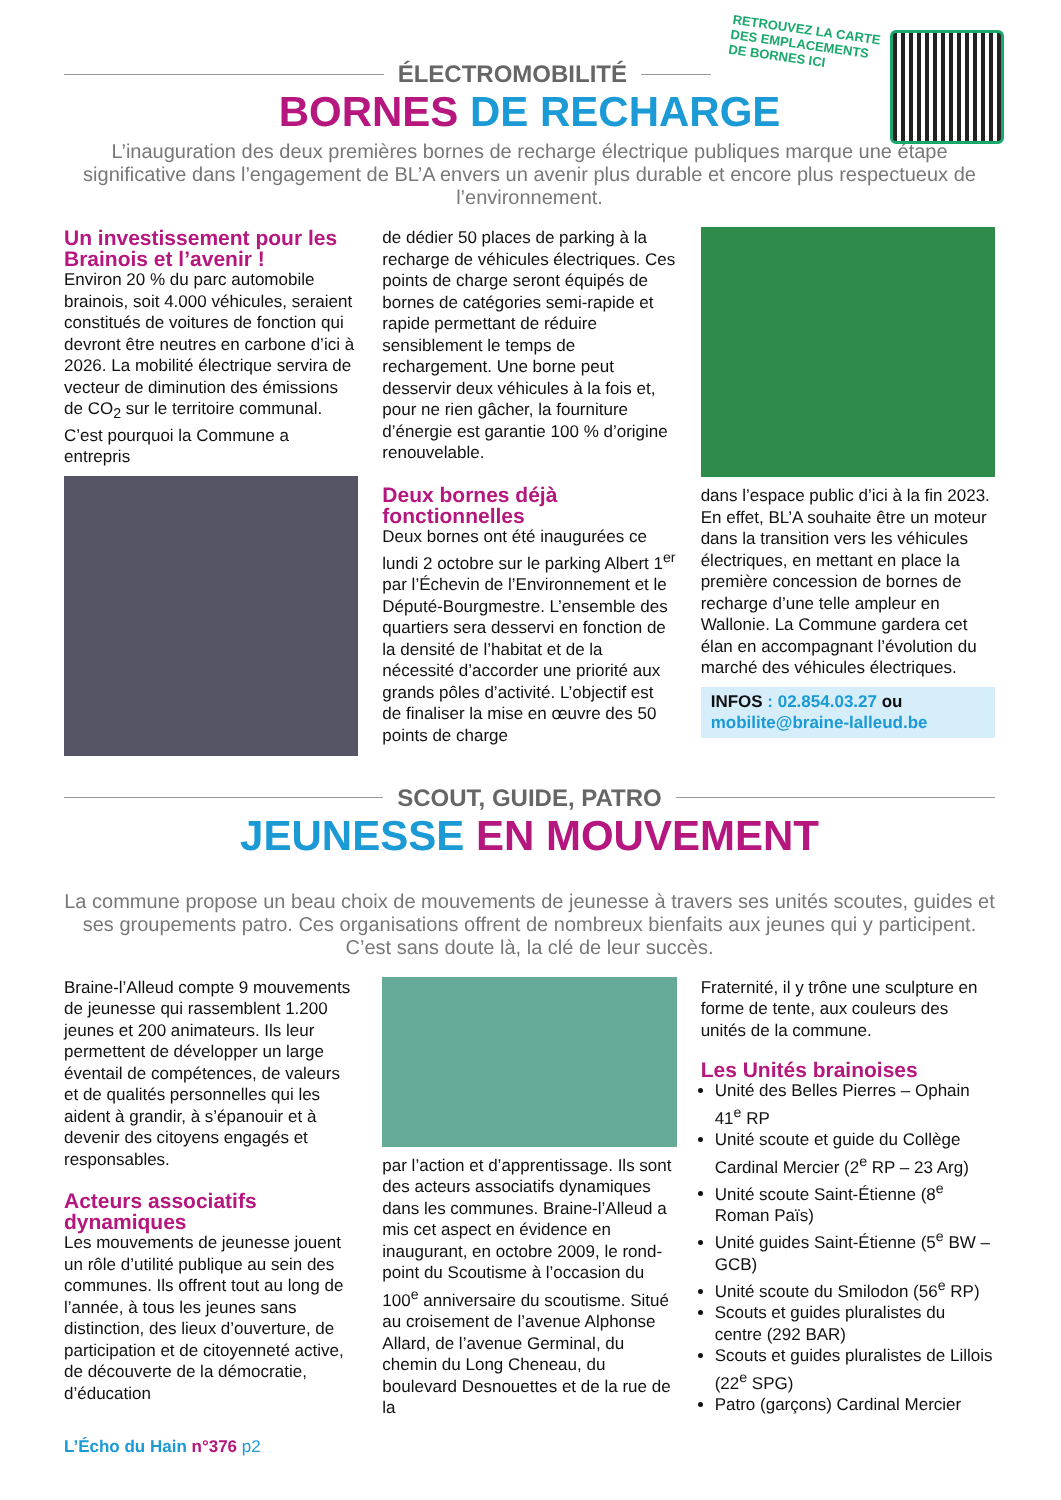RETROUVEZ LA CARTE
DES EMPLACEMENTS
DE BORNES ICI
ÉLECTROMOBILITÉ
BORNES DE RECHARGE
L’inauguration des deux premières bornes de recharge électrique publiques marque une étape significative dans l’engagement de BL’A envers un avenir plus durable et encore plus respectueux de l’environnement.
Un investissement pour les Brainois et l’avenir !
Environ 20 % du parc automobile brainois, soit 4.000 véhicules, seraient constitués de voitures de fonction qui devront être neutres en carbone d’ici à 2026. La mobilité électrique servira de vecteur de diminution des émissions de CO<sub>2</sub> sur le territoire communal. C’est pourquoi la Commune a entrepris
de dédier 50 places de parking à la recharge de véhicules électriques. Ces points de charge seront équipés de bornes de catégories semi-rapide et rapide permettant de réduire sensiblement le temps de rechargement. Une borne peut desservir deux véhicules à la fois et, pour ne rien gâcher, la fourniture d’énergie est garantie 100 % d’origine renouvelable.
Deux bornes déjà fonctionnelles
Deux bornes ont été inaugurées ce lundi 2 octobre sur le parking Albert 1<sup>er</sup> par l’Échevin de l’Environnement et le Député-Bourgmestre. L’ensemble des quartiers sera desservi en fonction de la densité de l’habitat et de la nécessité d’accorder une priorité aux grands pôles d’activité. L’objectif est de finaliser la mise en œuvre des 50 points de charge
dans l’espace public d’ici à la fin 2023. En effet, BL’A souhaite être un moteur dans la transition vers les véhicules électriques, en mettant en place la première concession de bornes de recharge d’une telle ampleur en Wallonie. La Commune gardera cet élan en accompagnant l’évolution du marché des véhicules électriques.
INFOS : 02.854.03.27 ou
mobilite@braine-lalleud.be
SCOUT, GUIDE, PATRO
JEUNESSE EN MOUVEMENT
La commune propose un beau choix de mouvements de jeunesse à travers ses unités scoutes, guides et ses groupements patro. Ces organisations offrent de nombreux bienfaits aux jeunes qui y participent. C’est sans doute là, la clé de leur succès.
Braine-l’Alleud compte 9 mouvements de jeunesse qui rassemblent 1.200 jeunes et 200 animateurs. Ils leur permettent de développer un large éventail de compétences, de valeurs et de qualités personnelles qui les aident à grandir, à s’épanouir et à devenir des citoyens engagés et responsables.
Acteurs associatifs dynamiques
Les mouvements de jeunesse jouent un rôle d’utilité publique au sein des communes. Ils offrent tout au long de l’année, à tous les jeunes sans distinction, des lieux d’ouverture, de participation et de citoyenneté active, de découverte de la démocratie, d’éducation
par l’action et d’apprentissage. Ils sont des acteurs associatifs dynamiques dans les communes. Braine-l’Alleud a mis cet aspect en évidence en inaugurant, en octobre 2009, le rond-point du Scoutisme à l’occasion du 100<sup>e</sup> anniversaire du scoutisme. Situé au croisement de l’avenue Alphonse Allard, de l’avenue Germinal, du chemin du Long Cheneau, du boulevard Desnouettes et de la rue de la
Fraternité, il y trône une sculpture en forme de tente, aux couleurs des unités de la commune.
Les Unités brainoises
Unité des Belles Pierres – Ophain 41<sup>e</sup> RP
Unité scoute et guide du Collège Cardinal Mercier (2<sup>e</sup> RP – 23 Arg)
Unité scoute Saint-Étienne (8<sup>e</sup> Roman Païs)
Unité guides Saint-Étienne (5<sup>e</sup> BW – GCB)
Unité scoute du Smilodon (56<sup>e</sup> RP)
Scouts et guides pluralistes du centre (292 BAR)
Scouts et guides pluralistes de Lillois (22<sup>e</sup> SPG)
Patro (garçons) Cardinal Mercier
L’Écho du Hain n°376 p2